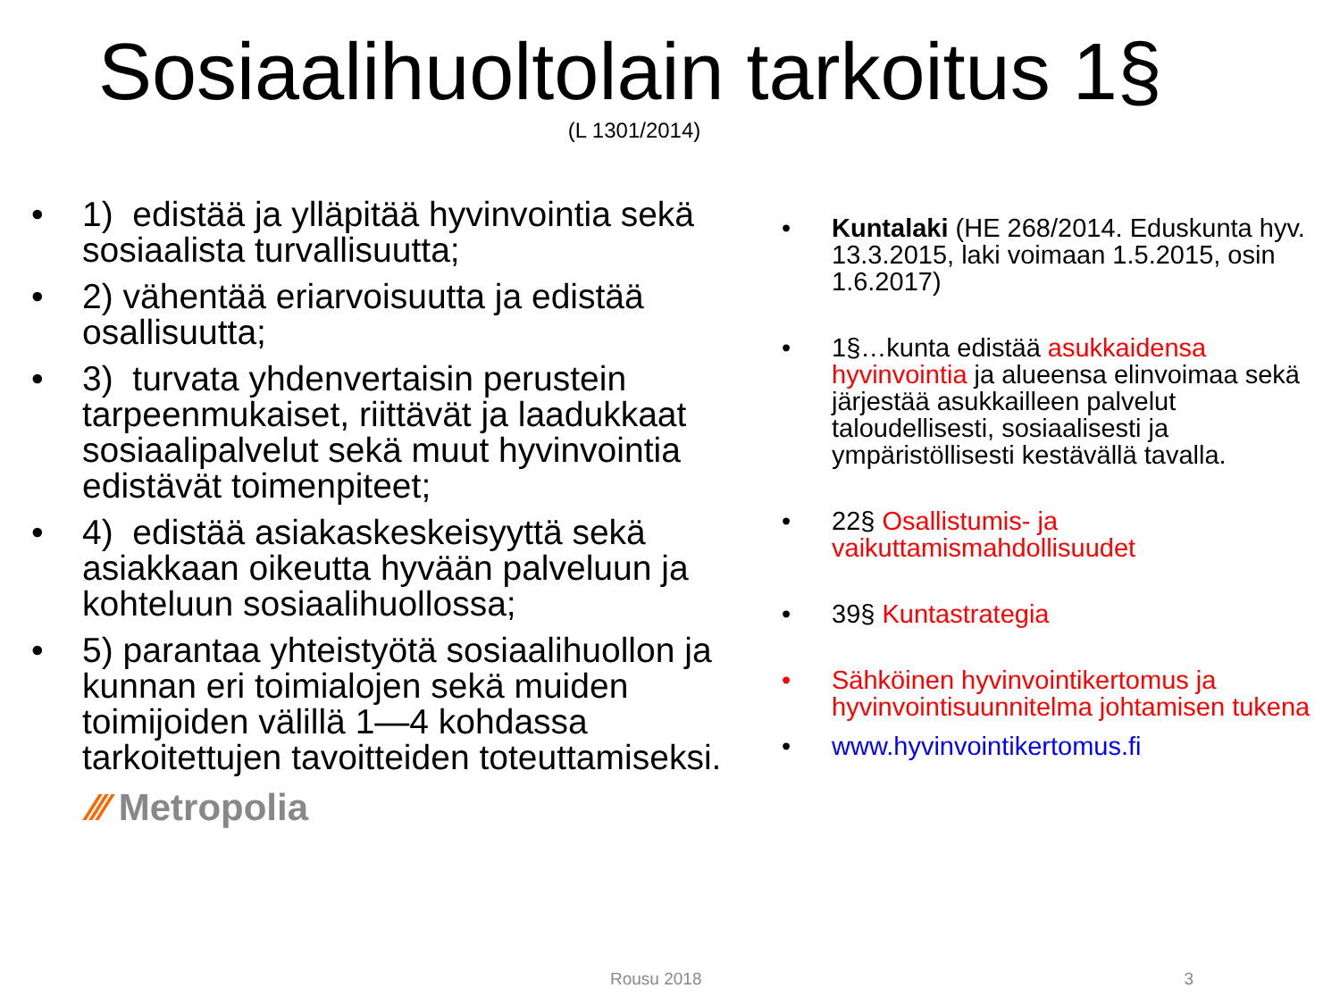Sosiaalihuoltolain tarkoitus 1§
(L 1301/2014)
• 1) edistää ja ylläpitää hyvinvointia sekä sosiaalista turvallisuutta;
• 2) vähentää eriarvoisuutta ja edistää osallisuutta;
• 3) turvata yhdenvertaisin perustein tarpeenmukaiset, riittävät ja laadukkaat sosiaalipalvelut sekä muut hyvinvointia edistävät toimenpiteet;
• 4) edistää asiakaskeskeisyyttä sekä asiakkaan oikeutta hyvään palveluun ja kohteluun sosiaalihuollossa;
• 5) parantaa yhteistyötä sosiaalihuollon ja kunnan eri toimialojen sekä muiden toimijoiden välillä 1—4 kohdassa tarkoitettujen tavoitteiden toteuttamiseksi.
⁄⁄⁄ Metropolia
• Kuntalaki (HE 268/2014. Eduskunta hyv. 13.3.2015, laki voimaan 1.5.2015, osin 1.6.2017)
• 1§…kunta edistää asukkaidensa hyvinvointia ja alueensa elinvoimaa sekä järjestää asukkailleen palvelut taloudellisesti, sosiaalisesti ja ympäristöllisesti kestävällä tavalla.
• 22§ Osallistumis- ja vaikuttamismahdollisuudet
• 39§ Kuntastrategia
• Sähköinen hyvinvointikertomus ja hyvinvointisuunnitelma johtamisen tukena
• www.hyvinvointikertomus.fi
Rousu 2018 3